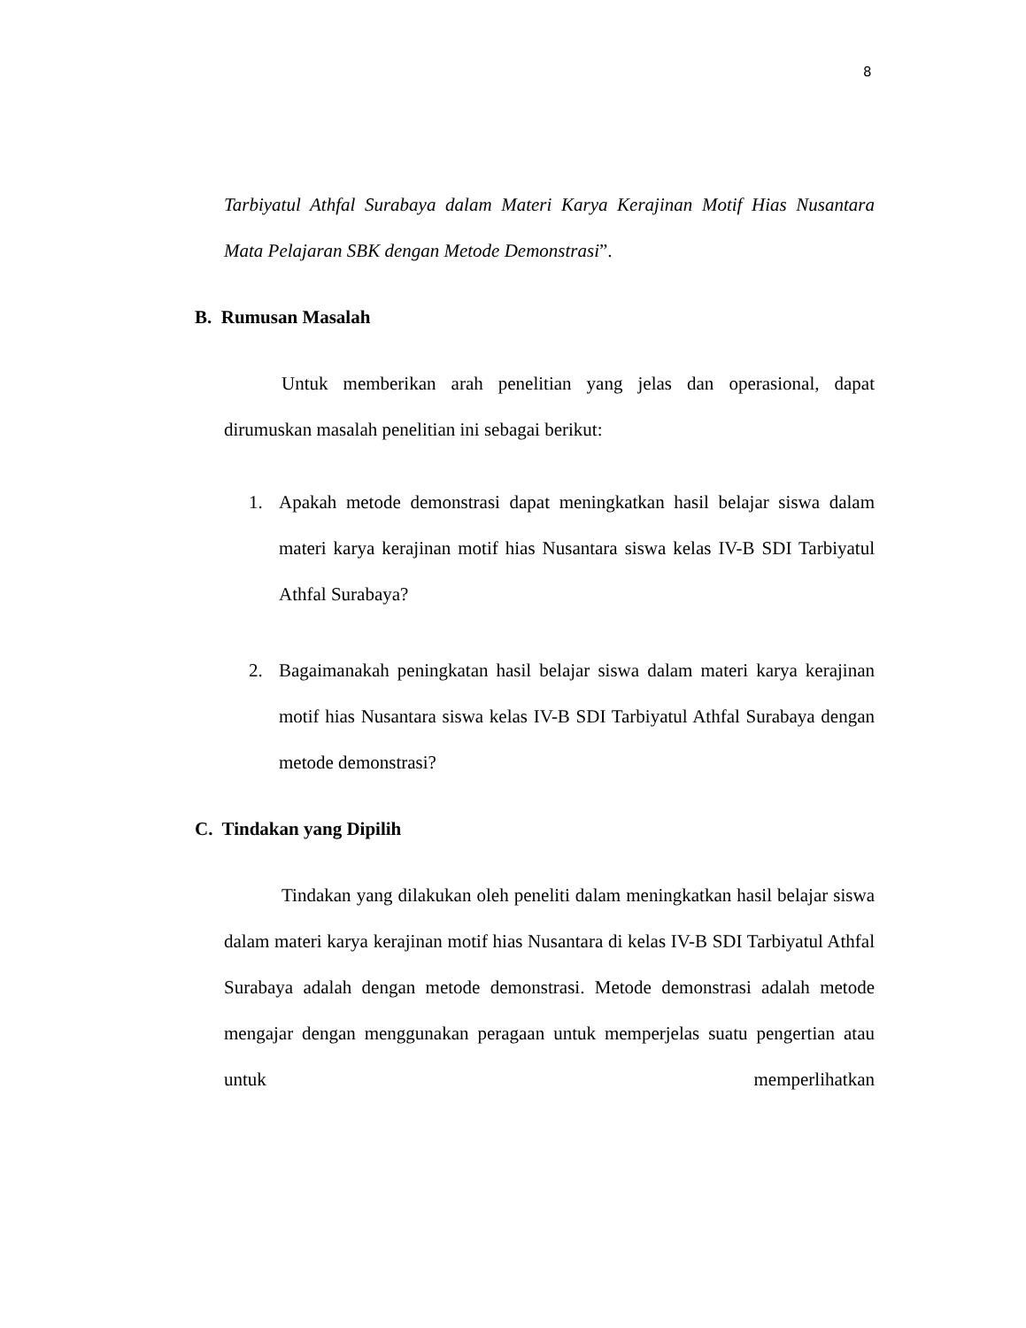8
Tarbiyatul Athfal Surabaya dalam Materi Karya Kerajinan Motif Hias Nusantara Mata Pelajaran SBK dengan Metode Demonstrasi”.
B. Rumusan Masalah
Untuk memberikan arah penelitian yang jelas dan operasional, dapat dirumuskan masalah penelitian ini sebagai berikut:
1. Apakah metode demonstrasi dapat meningkatkan hasil belajar siswa dalam materi karya kerajinan motif hias Nusantara siswa kelas IV-B SDI Tarbiyatul Athfal Surabaya?
2. Bagaimanakah peningkatan hasil belajar siswa dalam materi karya kerajinan motif hias Nusantara siswa kelas IV-B SDI Tarbiyatul Athfal Surabaya dengan metode demonstrasi?
C. Tindakan yang Dipilih
Tindakan yang dilakukan oleh peneliti dalam meningkatkan hasil belajar siswa dalam materi karya kerajinan motif hias Nusantara di kelas IV-B SDI Tarbiyatul Athfal Surabaya adalah dengan metode demonstrasi. Metode demonstrasi adalah metode mengajar dengan menggunakan peragaan untuk memperjelas suatu pengertian atau untuk memperlihatkan